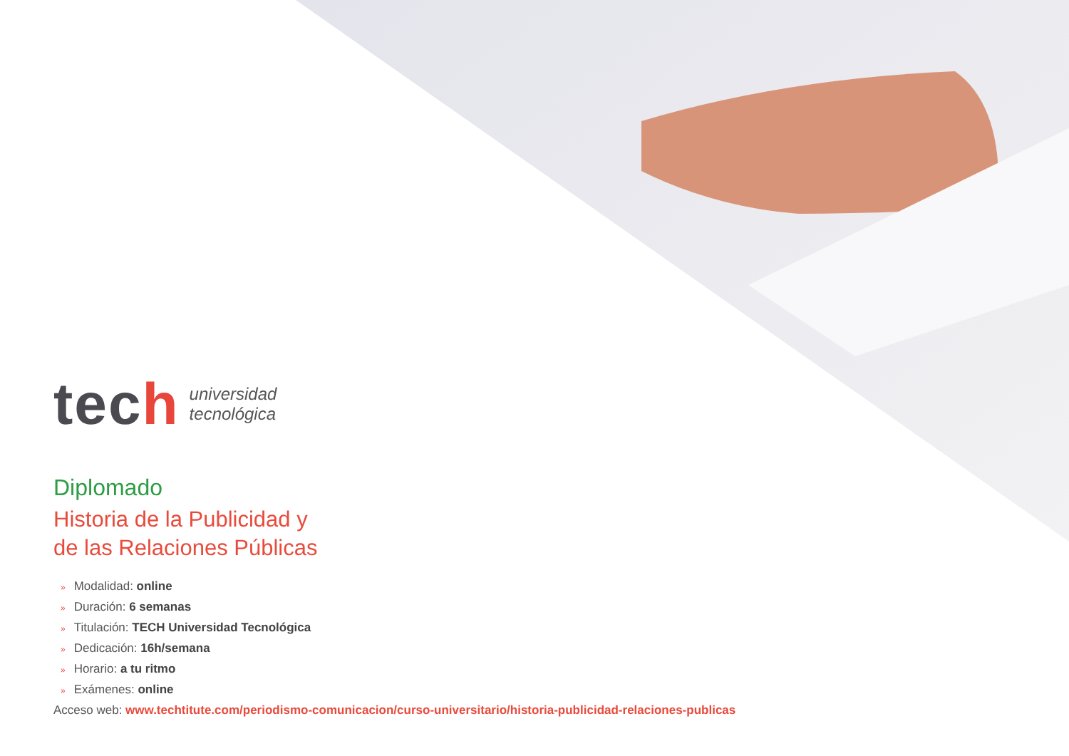tech
universidad
tecnológica
Diplomado
Historia de la Publicidad y
de las Relaciones Públicas
» Modalidad: online
» Duración: 6 semanas
» Titulación: TECH Universidad Tecnológica
» Dedicación: 16h/semana
» Horario: a tu ritmo
» Exámenes: online
Acceso web: www.techtitute.com/periodismo-comunicacion/curso-universitario/historia-publicidad-relaciones-publicas